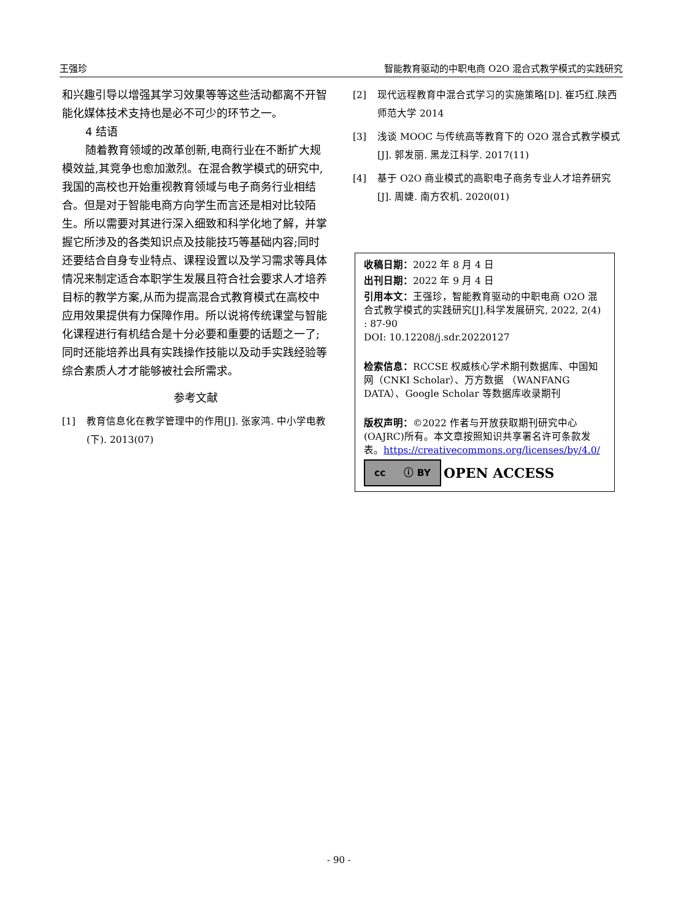王强珍 智能教育驱动的中职电商 O2O 混合式教学模式的实践研究
和兴趣引导以增强其学习效果等等这些活动都离不开智能化媒体技术支持也是必不可少的环节之一。
4 结语
随着教育领域的改革创新,电商行业在不断扩大规模效益,其竞争也愈加激烈。在混合教学模式的研究中,我国的高校也开始重视教育领域与电子商务行业相结合。但是对于智能电商方向学生而言还是相对比较陌生。所以需要对其进行深入细致和科学化地了解，并掌握它所涉及的各类知识点及技能技巧等基础内容;同时还要结合自身专业特点、课程设置以及学习需求等具体情况来制定适合本职学生发展且符合社会要求人才培养目标的教学方案,从而为提高混合式教育模式在高校中应用效果提供有力保障作用。所以说将传统课堂与智能化课程进行有机结合是十分必要和重要的话题之一了;同时还能培养出具有实践操作技能以及动手实践经验等综合素质人才才能够被社会所需求。
参考文献
[1] 教育信息化在教学管理中的作用[J]. 张家鸿. 中小学电教(下). 2013(07)
[2] 现代远程教育中混合式学习的实施策略[D]. 崔巧红.陕西师范大学 2014
[3] 浅谈 MOOC 与传统高等教育下的 O2O 混合式教学模式[J]. 郭发丽. 黑龙江科学. 2017(11)
[4] 基于 O2O 商业模式的高职电子商务专业人才培养研究[J]. 周婕. 南方农机. 2020(01)
收稿日期：2022 年 8 月 4 日
出刊日期：2022 年 9 月 4 日
引用本文：王强珍，智能教育驱动的中职电商 O2O 混合式教学模式的实践研究[J],科学发展研究, 2022, 2(4) : 87-90
DOI: 10.12208/j.sdr.20220127
检索信息：RCCSE 权威核心学术期刊数据库、中国知网（CNKI Scholar）、万方数据 （WANFANG DATA）、Google Scholar 等数据库收录期刊
版权声明：©2022 作者与开放获取期刊研究中心(OAJRC)所有。本文章按照知识共享署名许可条款发表。https://creativecommons.org/licenses/by/4.0/
cc ⓘ BY
OPEN ACCESS
- 90 -